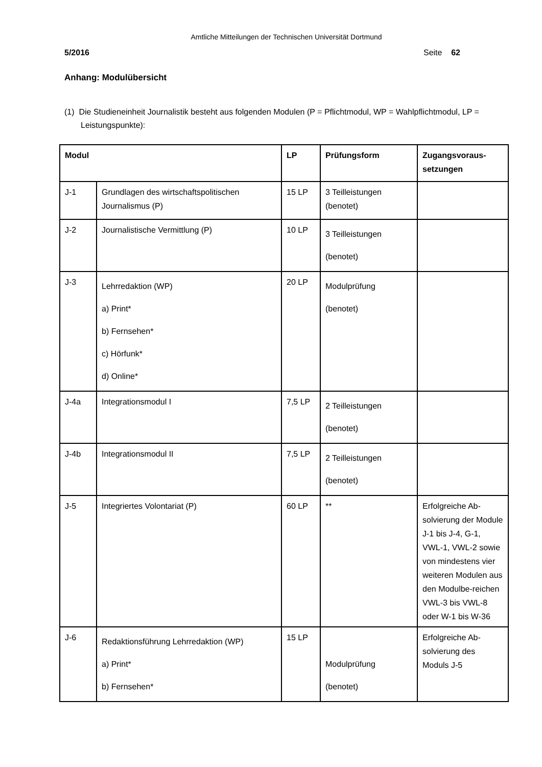Amtliche Mitteilungen der Technischen Universität Dortmund
5/2016 Seite 62
Anhang: Modulübersicht
(1) Die Studieneinheit Journalistik besteht aus folgenden Modulen (P = Pflichtmodul, WP = Wahlpflichtmodul, LP = Leistungspunkte):
| Modul | | LP | Prüfungsform | Zugangsvoraus- setzungen |
| --- | --- | --- | --- | --- |
| J-1 | Grundlagen des wirtschaftspolitischen Journalismus (P) | 15 LP | 3 Teilleistungen (benotet) | |
| J-2 | Journalistische Vermittlung (P) | 10 LP | 3 Teilleistungen (benotet) | |
| J-3 | Lehrredaktion (WP) a) Print* b) Fernsehen* c) Hörfunk* d) Online* | 20 LP | Modulprüfung (benotet) | |
| J-4a | Integrationsmodul I | 7,5 LP | 2 Teilleistungen (benotet) | |
| J-4b | Integrationsmodul II | 7,5 LP | 2 Teilleistungen (benotet) | |
| J-5 | Integriertes Volontariat (P) | 60 LP | ** | Erfolgreiche Ab-solvierung der Module J-1 bis J-4, G-1, VWL-1, VWL-2 sowie von mindestens vier weiteren Modulen aus den Modulbe-reichen VWL-3 bis VWL-8 oder W-1 bis W-36 |
| J-6 | Redaktionsführung Lehrredaktion (WP) a) Print* b) Fernsehen* | 15 LP | Modulprüfung (benotet) | Erfolgreiche Ab-solvierung des Moduls J-5 |